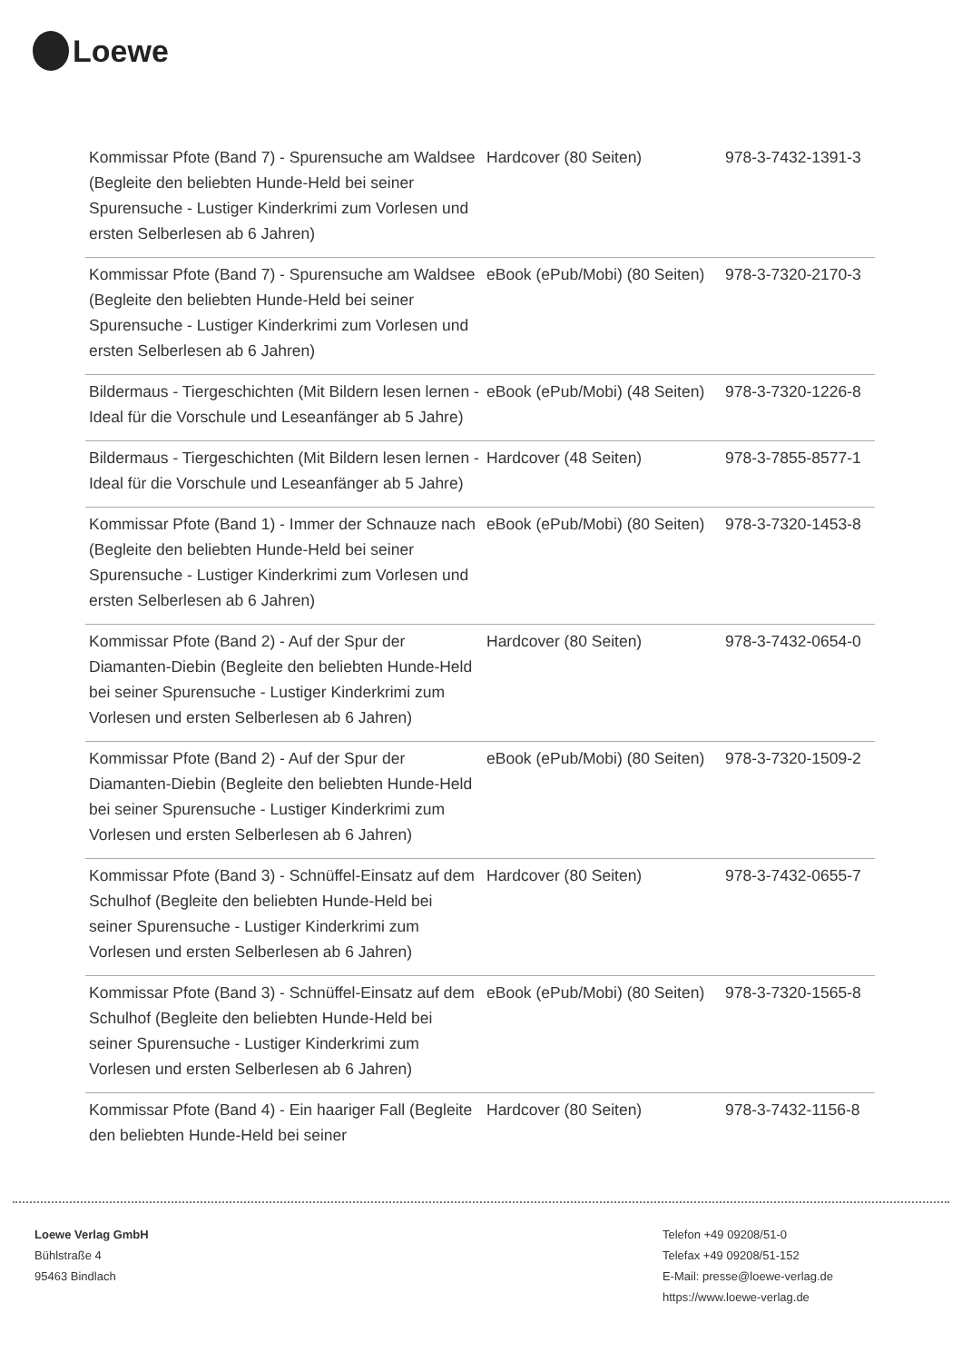Loewe
| Kommissar Pfote (Band 7) - Spurensuche am Waldsee (Begleite den beliebten Hunde-Held bei seiner Spurensuche - Lustiger Kinderkrimi zum Vorlesen und ersten Selberlesen ab 6 Jahren) | Hardcover (80 Seiten) | 978-3-7432-1391-3 |
| Kommissar Pfote (Band 7) - Spurensuche am Waldsee (Begleite den beliebten Hunde-Held bei seiner Spurensuche - Lustiger Kinderkrimi zum Vorlesen und ersten Selberlesen ab 6 Jahren) | eBook (ePub/Mobi) (80 Seiten) | 978-3-7320-2170-3 |
| Bildermaus - Tiergeschichten (Mit Bildern lesen lernen - Ideal für die Vorschule und Leseanfänger ab 5 Jahre) | eBook (ePub/Mobi) (48 Seiten) | 978-3-7320-1226-8 |
| Bildermaus - Tiergeschichten (Mit Bildern lesen lernen - Ideal für die Vorschule und Leseanfänger ab 5 Jahre) | Hardcover (48 Seiten) | 978-3-7855-8577-1 |
| Kommissar Pfote (Band 1) - Immer der Schnauze nach (Begleite den beliebten Hunde-Held bei seiner Spurensuche - Lustiger Kinderkrimi zum Vorlesen und ersten Selberlesen ab 6 Jahren) | eBook (ePub/Mobi) (80 Seiten) | 978-3-7320-1453-8 |
| Kommissar Pfote (Band 2) - Auf der Spur der Diamanten-Diebin (Begleite den beliebten Hunde-Held bei seiner Spurensuche - Lustiger Kinderkrimi zum Vorlesen und ersten Selberlesen ab 6 Jahren) | Hardcover (80 Seiten) | 978-3-7432-0654-0 |
| Kommissar Pfote (Band 2) - Auf der Spur der Diamanten-Diebin (Begleite den beliebten Hunde-Held bei seiner Spurensuche - Lustiger Kinderkrimi zum Vorlesen und ersten Selberlesen ab 6 Jahren) | eBook (ePub/Mobi) (80 Seiten) | 978-3-7320-1509-2 |
| Kommissar Pfote (Band 3) - Schnüffel-Einsatz auf dem Schulhof (Begleite den beliebten Hunde-Held bei seiner Spurensuche - Lustiger Kinderkrimi zum Vorlesen und ersten Selberlesen ab 6 Jahren) | Hardcover (80 Seiten) | 978-3-7432-0655-7 |
| Kommissar Pfote (Band 3) - Schnüffel-Einsatz auf dem Schulhof (Begleite den beliebten Hunde-Held bei seiner Spurensuche - Lustiger Kinderkrimi zum Vorlesen und ersten Selberlesen ab 6 Jahren) | eBook (ePub/Mobi) (80 Seiten) | 978-3-7320-1565-8 |
| Kommissar Pfote (Band 4) - Ein haariger Fall (Begleite den beliebten Hunde-Held bei seiner | Hardcover (80 Seiten) | 978-3-7432-1156-8 |
Loewe Verlag GmbH
Bühlstraße 4
95463 Bindlach
Telefon +49 09208/51-0
Telefax +49 09208/51-152
E-Mail: presse@loewe-verlag.de
https://www.loewe-verlag.de